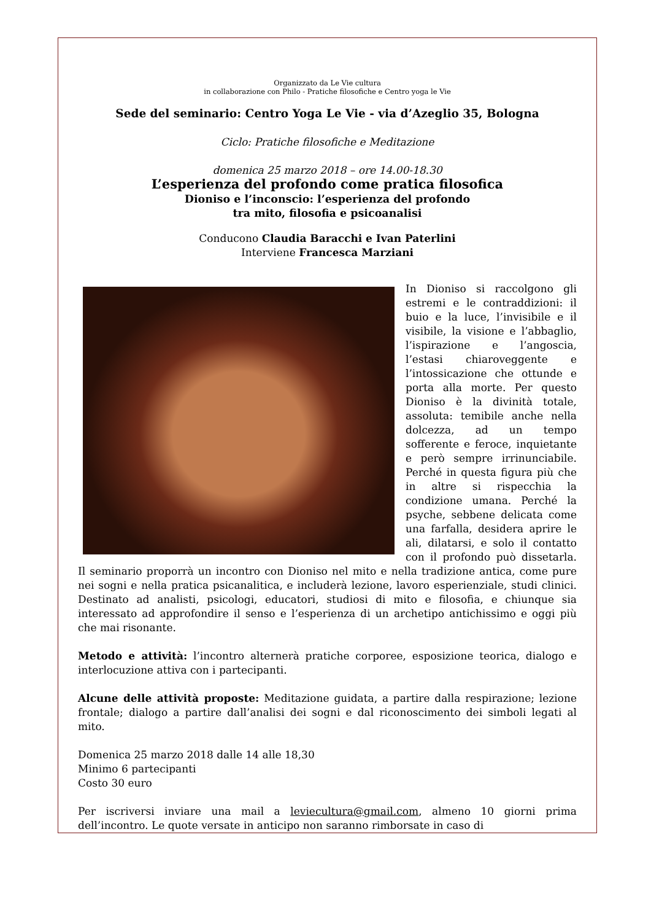Organizzato da Le Vie cultura
in collaborazione con Philo - Pratiche filosofiche e Centro yoga le Vie
Sede del seminario: Centro Yoga Le Vie - via d’Azeglio 35, Bologna
Ciclo: Pratiche filosofiche e Meditazione
domenica 25 marzo 2018 – ore 14.00-18.30
L’esperienza del profondo come pratica filosofica
Dioniso e l’inconscio: l’esperienza del profondo
tra mito, filosofia e psicoanalisi
Conducono Claudia Baracchi e Ivan Paterlini
Interviene Francesca Marziani
In Dioniso si raccolgono gli estremi e le contraddizioni: il buio e la luce, l’invisibile e il visibile, la visione e l’abbaglio, l’ispirazione e l’angoscia, l’estasi chiaroveggente e l’intossicazione che ottunde e porta alla morte. Per questo Dioniso è la divinità totale, assoluta: temibile anche nella dolcezza, ad un tempo sofferente e feroce, inquietante e però sempre irrinunciabile. Perché in questa figura più che in altre si rispecchia la condizione umana. Perché la psyche, sebbene delicata come una farfalla, desidera aprire le ali, dilatarsi, e solo il contatto con il profondo può dissetarla. Il seminario proporrà un incontro con Dioniso nel mito e nella tradizione antica, come pure nei sogni e nella pratica psicanalitica, e includerà lezione, lavoro esperienziale, studi clinici. Destinato ad analisti, psicologi, educatori, studiosi di mito e filosofia, e chiunque sia interessato ad approfondire il senso e l’esperienza di un archetipo antichissimo e oggi più che mai risonante.
Metodo e attività: l’incontro alternerà pratiche corporee, esposizione teorica, dialogo e interlocuzione attiva con i partecipanti.
Alcune delle attività proposte: Meditazione guidata, a partire dalla respirazione; lezione frontale; dialogo a partire dall’analisi dei sogni e dal riconoscimento dei simboli legati al mito.
Domenica 25 marzo 2018 dalle 14 alle 18,30
Minimo 6 partecipanti
Costo 30 euro
Per iscriversi inviare una mail a leviecultura@gmail.com, almeno 10 giorni prima dell’incontro. Le quote versate in anticipo non saranno rimborsate in caso di